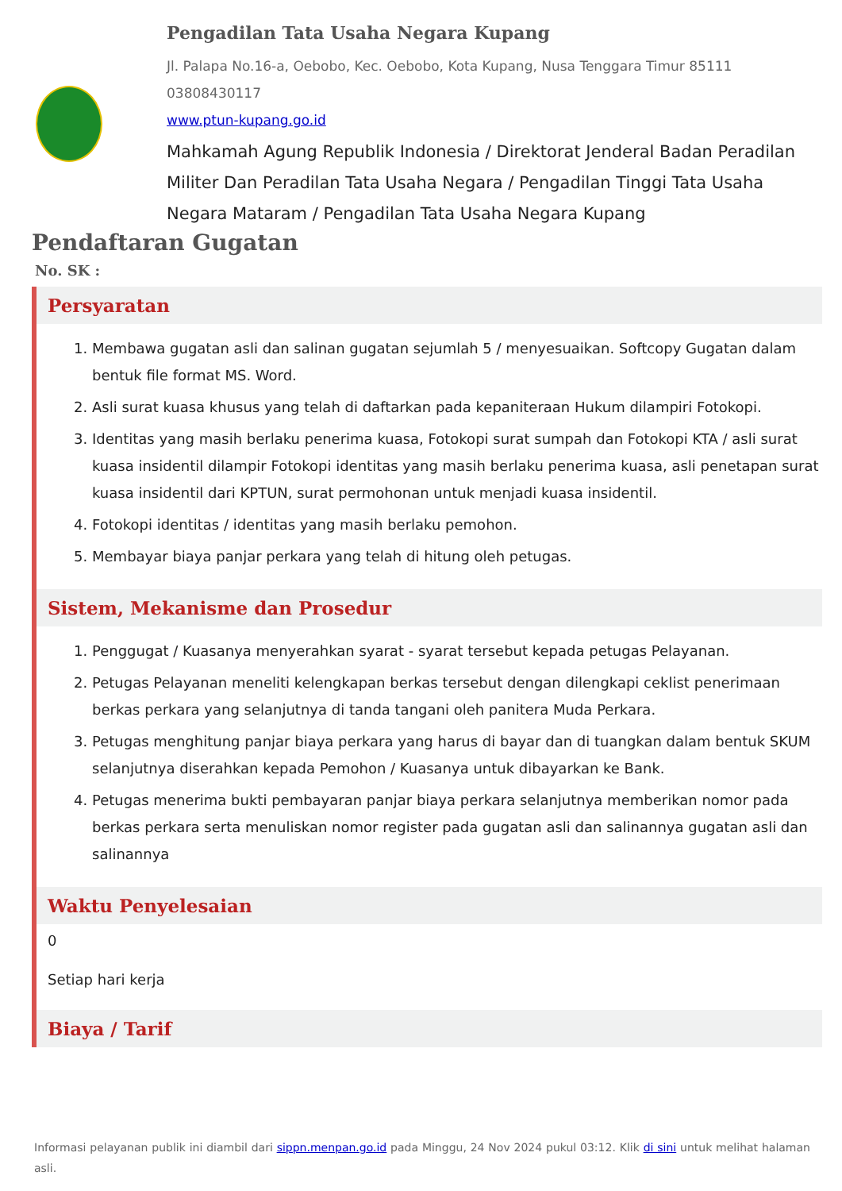Pengadilan Tata Usaha Negara Kupang
Jl. Palapa No.16-a, Oebobo, Kec. Oebobo, Kota Kupang, Nusa Tenggara Timur 85111
03808430117
www.ptun-kupang.go.id
Mahkamah Agung Republik Indonesia / Direktorat Jenderal Badan Peradilan Militer Dan Peradilan Tata Usaha Negara / Pengadilan Tinggi Tata Usaha Negara Mataram / Pengadilan Tata Usaha Negara Kupang
Pendaftaran Gugatan
No. SK :
Persyaratan
1. Membawa gugatan asli dan salinan gugatan sejumlah 5 / menyesuaikan. Softcopy Gugatan dalam bentuk file format MS. Word.
2. Asli surat kuasa khusus yang telah di daftarkan pada kepaniteraan Hukum dilampiri Fotokopi.
3. Identitas yang masih berlaku penerima kuasa, Fotokopi surat sumpah dan Fotokopi KTA / asli surat kuasa insidentil dilampir Fotokopi identitas yang masih berlaku penerima kuasa, asli penetapan surat kuasa insidentil dari KPTUN, surat permohonan untuk menjadi kuasa insidentil.
4. Fotokopi identitas / identitas yang masih berlaku pemohon.
5. Membayar biaya panjar perkara yang telah di hitung oleh petugas.
Sistem, Mekanisme dan Prosedur
1. Penggugat / Kuasanya menyerahkan syarat - syarat tersebut kepada petugas Pelayanan.
2. Petugas Pelayanan meneliti kelengkapan berkas tersebut dengan dilengkapi ceklist penerimaan berkas perkara yang selanjutnya di tanda tangani oleh panitera Muda Perkara.
3. Petugas menghitung panjar biaya perkara yang harus di bayar dan di tuangkan dalam bentuk SKUM selanjutnya diserahkan kepada Pemohon / Kuasanya untuk dibayarkan ke Bank.
4. Petugas menerima bukti pembayaran panjar biaya perkara selanjutnya memberikan nomor pada berkas perkara serta menuliskan nomor register pada gugatan asli dan salinannya gugatan asli dan salinannya
Waktu Penyelesaian
0
Setiap hari kerja
Biaya / Tarif
Informasi pelayanan publik ini diambil dari sippn.menpan.go.id pada Minggu, 24 Nov 2024 pukul 03:12. Klik di sini untuk melihat halaman asli.